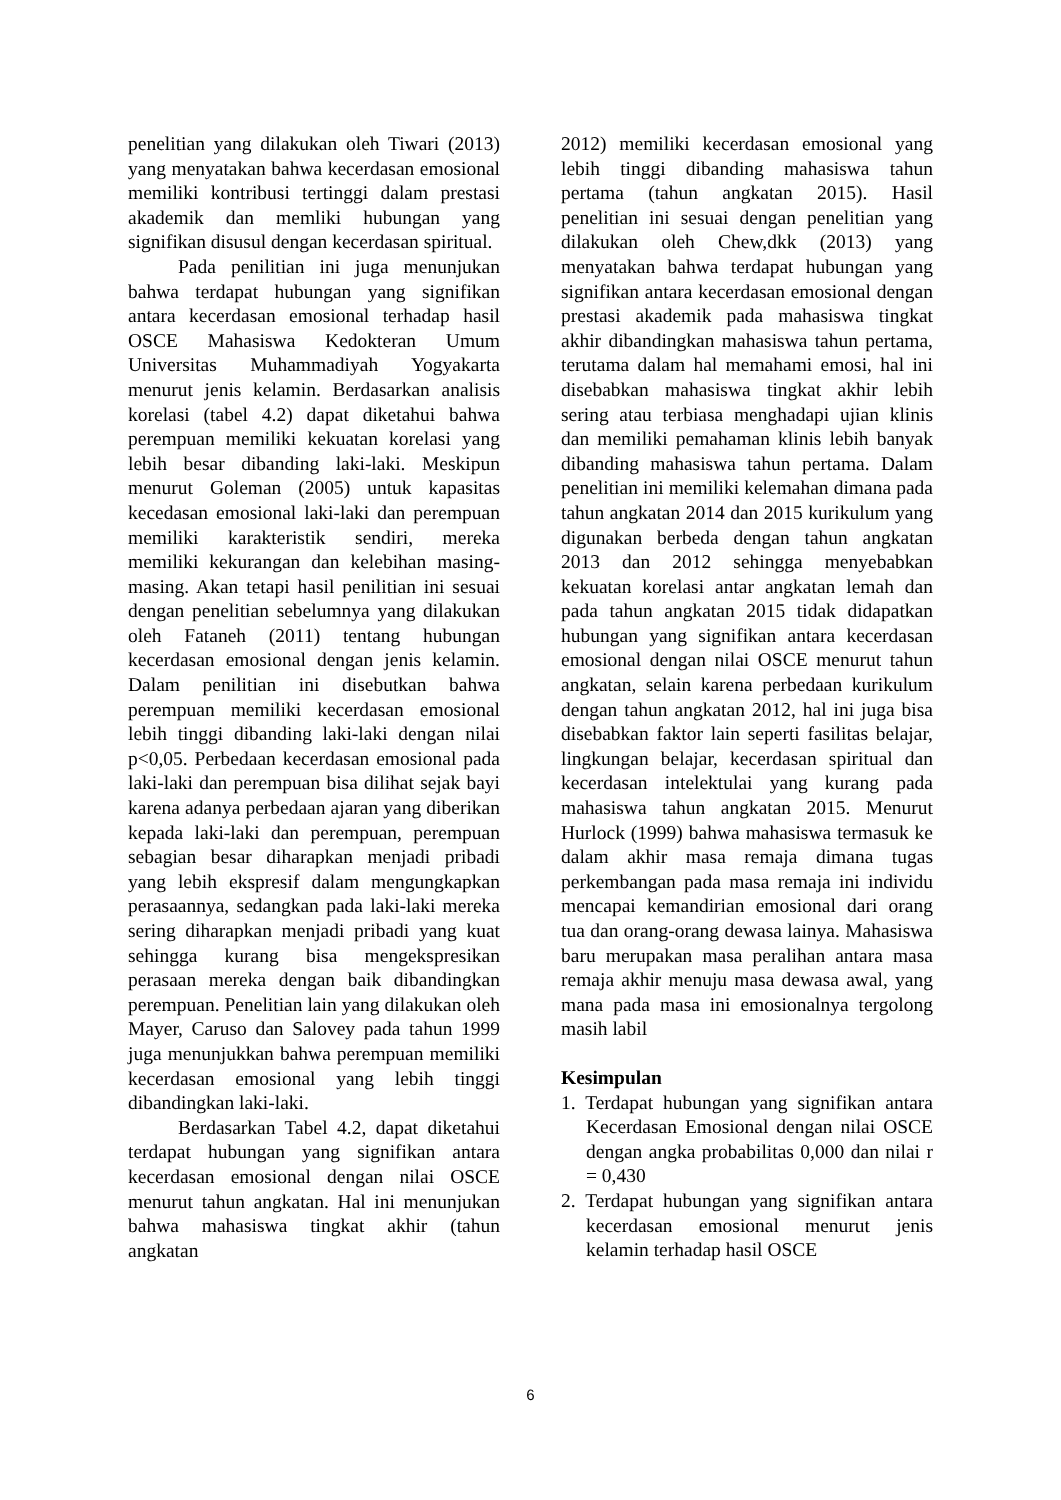penelitian yang dilakukan oleh Tiwari (2013) yang menyatakan bahwa kecerdasan emosional memiliki kontribusi tertinggi dalam prestasi akademik dan memliki hubungan yang signifikan disusul dengan kecerdasan spiritual.
Pada penilitian ini juga menunjukan bahwa terdapat hubungan yang signifikan antara kecerdasan emosional terhadap hasil OSCE Mahasiswa Kedokteran Umum Universitas Muhammadiyah Yogyakarta menurut jenis kelamin. Berdasarkan analisis korelasi (tabel 4.2) dapat diketahui bahwa perempuan memiliki kekuatan korelasi yang lebih besar dibanding laki-laki. Meskipun menurut Goleman (2005) untuk kapasitas kecedasan emosional laki-laki dan perempuan memiliki karakteristik sendiri, mereka memiliki kekurangan dan kelebihan masing-masing. Akan tetapi hasil penilitian ini sesuai dengan penelitian sebelumnya yang dilakukan oleh Fataneh (2011) tentang hubungan kecerdasan emosional dengan jenis kelamin. Dalam penilitian ini disebutkan bahwa perempuan memiliki kecerdasan emosional lebih tinggi dibanding laki-laki dengan nilai p<0,05. Perbedaan kecerdasan emosional pada laki-laki dan perempuan bisa dilihat sejak bayi karena adanya perbedaan ajaran yang diberikan kepada laki-laki dan perempuan, perempuan sebagian besar diharapkan menjadi pribadi yang lebih ekspresif dalam mengungkapkan perasaannya, sedangkan pada laki-laki mereka sering diharapkan menjadi pribadi yang kuat sehingga kurang bisa mengekspresikan perasaan mereka dengan baik dibandingkan perempuan. Penelitian lain yang dilakukan oleh Mayer, Caruso dan Salovey pada tahun 1999 juga menunjukkan bahwa perempuan memiliki kecerdasan emosional yang lebih tinggi dibandingkan laki-laki.
Berdasarkan Tabel 4.2, dapat diketahui terdapat hubungan yang signifikan antara kecerdasan emosional dengan nilai OSCE menurut tahun angkatan. Hal ini menunjukan bahwa mahasiswa tingkat akhir (tahun angkatan
2012) memiliki kecerdasan emosional yang lebih tinggi dibanding mahasiswa tahun pertama (tahun angkatan 2015). Hasil penelitian ini sesuai dengan penelitian yang dilakukan oleh Chew,dkk (2013) yang menyatakan bahwa terdapat hubungan yang signifikan antara kecerdasan emosional dengan prestasi akademik pada mahasiswa tingkat akhir dibandingkan mahasiswa tahun pertama, terutama dalam hal memahami emosi, hal ini disebabkan mahasiswa tingkat akhir lebih sering atau terbiasa menghadapi ujian klinis dan memiliki pemahaman klinis lebih banyak dibanding mahasiswa tahun pertama. Dalam penelitian ini memiliki kelemahan dimana pada tahun angkatan 2014 dan 2015 kurikulum yang digunakan berbeda dengan tahun angkatan 2013 dan 2012 sehingga menyebabkan kekuatan korelasi antar angkatan lemah dan pada tahun angkatan 2015 tidak didapatkan hubungan yang signifikan antara kecerdasan emosional dengan nilai OSCE menurut tahun angkatan, selain karena perbedaan kurikulum dengan tahun angkatan 2012, hal ini juga bisa disebabkan faktor lain seperti fasilitas belajar, lingkungan belajar, kecerdasan spiritual dan kecerdasan intelektulai yang kurang pada mahasiswa tahun angkatan 2015. Menurut Hurlock (1999) bahwa mahasiswa termasuk ke dalam akhir masa remaja dimana tugas perkembangan pada masa remaja ini individu mencapai kemandirian emosional dari orang tua dan orang-orang dewasa lainya. Mahasiswa baru merupakan masa peralihan antara masa remaja akhir menuju masa dewasa awal, yang mana pada masa ini emosionalnya tergolong masih labil
Kesimpulan
1. Terdapat hubungan yang signifikan antara Kecerdasan Emosional dengan nilai OSCE dengan angka probabilitas 0,000 dan nilai r = 0,430
2. Terdapat hubungan yang signifikan antara kecerdasan emosional menurut jenis kelamin terhadap hasil OSCE
6